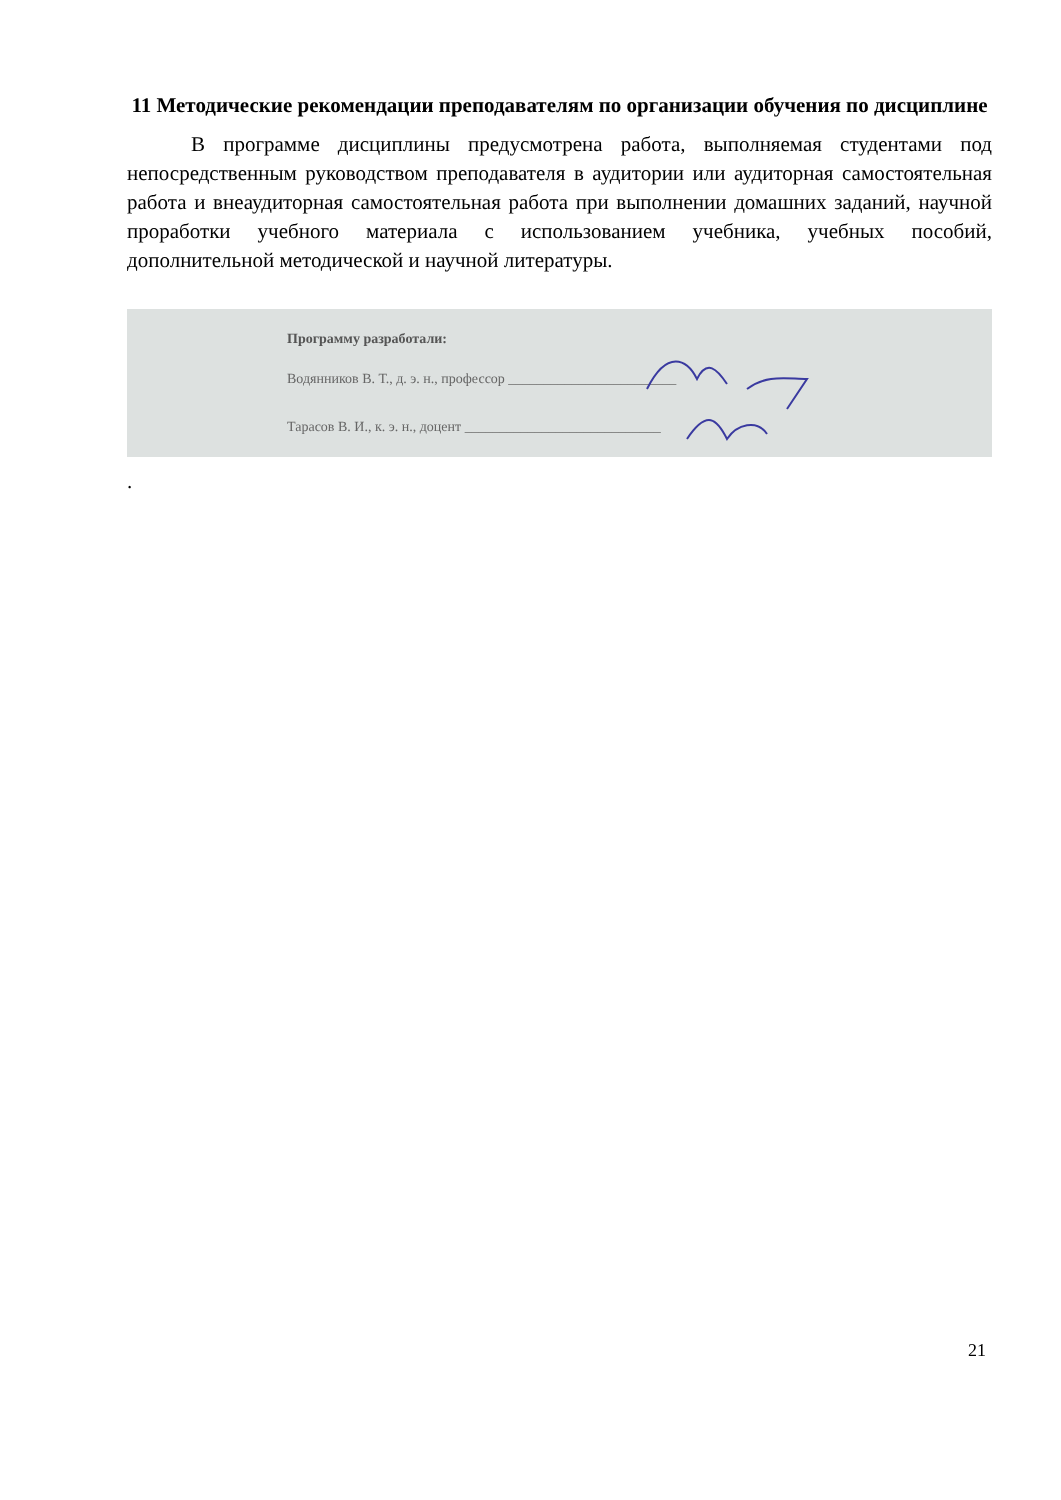11 Методические рекомендации преподавателям по организации обучения по дисциплине
В программе дисциплины предусмотрена работа, выполняемая студентами под непосредственным руководством преподавателя в аудитории или аудиторная самостоятельная работа и внеаудиторная самостоятельная работа при выполнении домашних заданий, научной проработки учебного материала с использованием учебника, учебных пособий, дополнительной методической и научной литературы.
Программу разработали:
Водянников В. Т., д. э. н., профессор ________________________
Тарасов В. И., к. э. н., доцент ____________________________
.
21